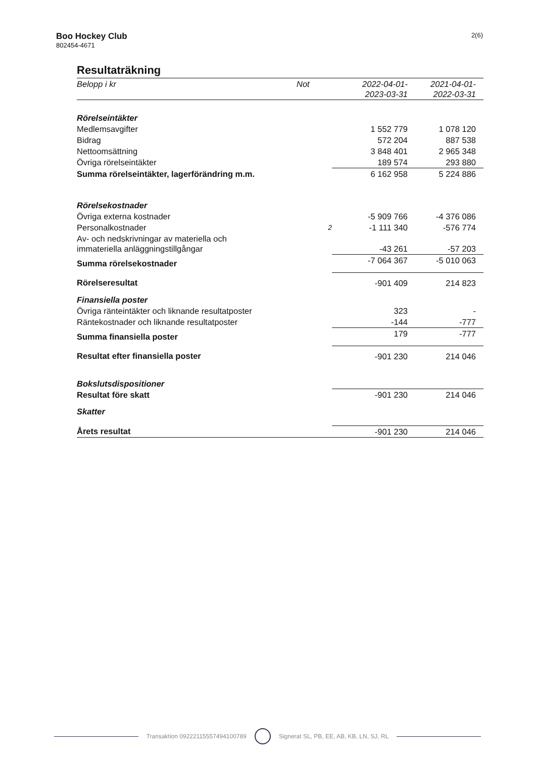Boo Hockey Club
802454-4671
2(6)
Resultaträkning
| Belopp i kr | Not | 2022-04-01- 2023-03-31 | 2021-04-01- 2022-03-31 |
| --- | --- | --- | --- |
| Rörelseintäkter | | | |
| Medlemsavgifter | | 1 552 779 | 1 078 120 |
| Bidrag | | 572 204 | 887 538 |
| Nettoomsättning | | 3 848 401 | 2 965 348 |
| Övriga rörelseintäkter | | 189 574 | 293 880 |
| Summa rörelseintäkter, lagerförändring m.m. | | 6 162 958 | 5 224 886 |
| Rörelsekostnader | | | |
| Övriga externa kostnader | | -5 909 766 | -4 376 086 |
| Personalkostnader | 2 | -1 111 340 | -576 774 |
| Av- och nedskrivningar av materiella och immateriella anläggningstillgångar | | -43 261 | -57 203 |
| Summa rörelsekostnader | | -7 064 367 | -5 010 063 |
| Rörelseresultat | | -901 409 | 214 823 |
| Finansiella poster | | | |
| Övriga ränteintäkter och liknande resultatposter | | 323 | - |
| Räntekostnader och liknande resultatposter | | -144 | -777 |
| Summa finansiella poster | | 179 | -777 |
| Resultat efter finansiella poster | | -901 230 | 214 046 |
| Bokslutsdispositioner | | | |
| Resultat före skatt | | -901 230 | 214 046 |
| Skatter | | | |
| Årets resultat | | -901 230 | 214 046 |
Transaktion 09222115557494100789 Signerat SL, PB, EE, AB, KB, LN, SJ, RL